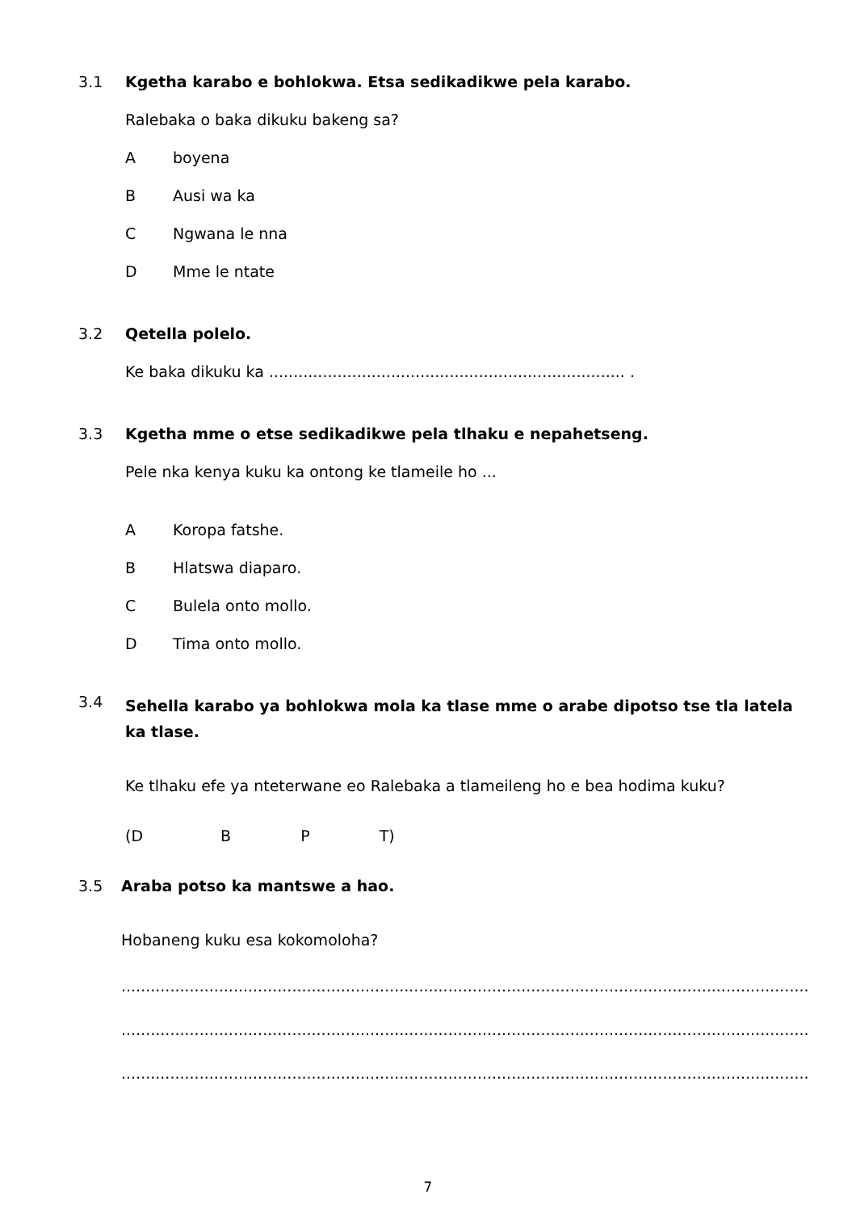3.1 Kgetha karabo e bohlokwa. Etsa sedikadikwe pela karabo.
Ralebaka o baka dikuku bakeng sa?
Aboyena
B Ausi wa ka
C Ngwana le nna
D Mme le ntate
3.2 Qetella polelo.
Ke baka dikuku ka ......................................................................... .
3.3 Kgetha mme o etse sedikadikwe pela tlhaku e nepahetseng.
Pele nka kenya kuku ka ontong ke tlameile ho ...
A Koropa fatshe.
B Hlatswa diaparo.
C Bulela onto mollo.
D Tima onto mollo.
3.4 Sehella karabo ya bohlokwa mola ka tlase mme o arabe dipotso tse tla latela ka tlase.
Ke tlhaku efe ya nteterwane eo Ralebaka a tlameileng ho e bea hodima kuku?
(D B P T)
3.5 Araba potso ka mantswe a hao.
Hobaneng kuku esa kokomoloha?
.......................................................................................................................................................
.......................................................................................................................................................
.......................................................................................................................................................
7